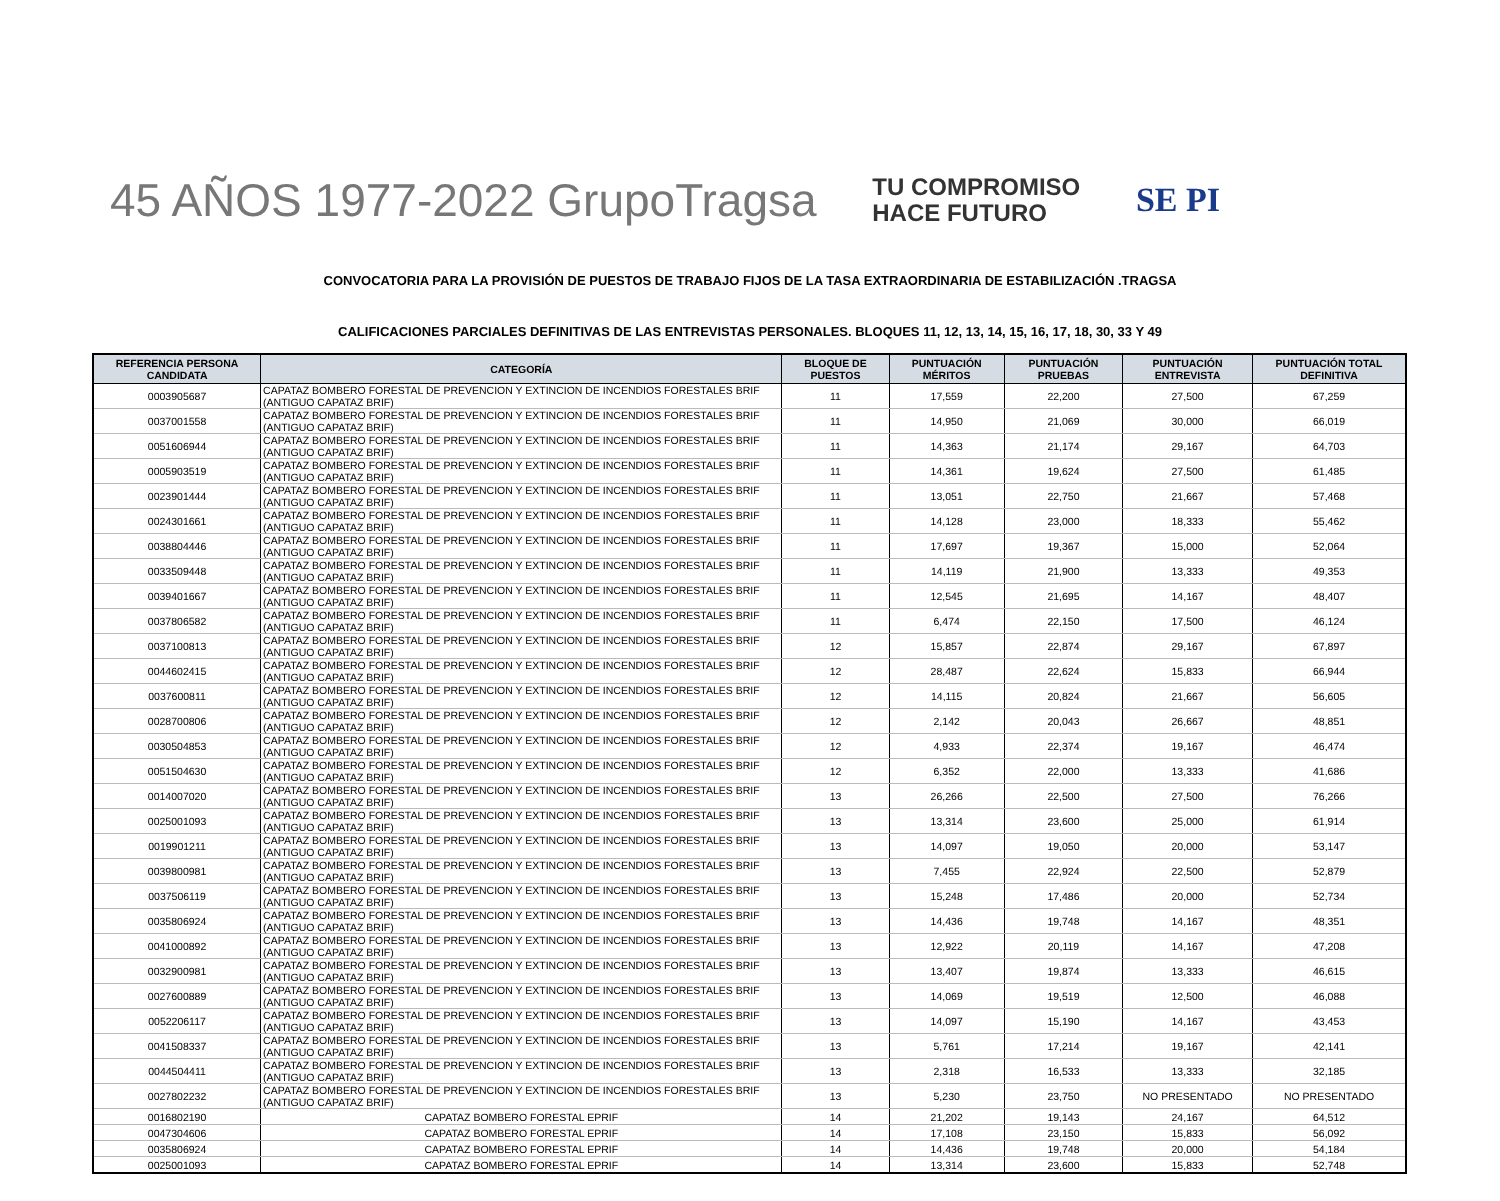45 AÑOS 1977-2022 GrupoTragsa
TU COMPROMISO
HACE FUTURO
SE PI
CONVOCATORIA PARA LA PROVISIÓN DE PUESTOS DE TRABAJO FIJOS DE LA TASA EXTRAORDINARIA DE ESTABILIZACIÓN .TRAGSA
CALIFICACIONES PARCIALES DEFINITIVAS DE LAS ENTREVISTAS PERSONALES. BLOQUES 11, 12, 13, 14, 15, 16, 17, 18, 30, 33 Y 49
| REFERENCIA PERSONA CANDIDATA | CATEGORÍA | BLOQUE DE PUESTOS | PUNTUACIÓN MÉRITOS | PUNTUACIÓN PRUEBAS | PUNTUACIÓN ENTREVISTA | PUNTUACIÓN TOTAL DEFINITIVA |
| --- | --- | --- | --- | --- | --- | --- |
| 0003905687 | CAPATAZ BOMBERO FORESTAL DE PREVENCION Y EXTINCION DE INCENDIOS FORESTALES BRIF (ANTIGUO CAPATAZ BRIF) | 11 | 17,559 | 22,200 | 27,500 | 67,259 |
| 0037001558 | CAPATAZ BOMBERO FORESTAL DE PREVENCION Y EXTINCION DE INCENDIOS FORESTALES BRIF (ANTIGUO CAPATAZ BRIF) | 11 | 14,950 | 21,069 | 30,000 | 66,019 |
| 0051606944 | CAPATAZ BOMBERO FORESTAL DE PREVENCION Y EXTINCION DE INCENDIOS FORESTALES BRIF (ANTIGUO CAPATAZ BRIF) | 11 | 14,363 | 21,174 | 29,167 | 64,703 |
| 0005903519 | CAPATAZ BOMBERO FORESTAL DE PREVENCION Y EXTINCION DE INCENDIOS FORESTALES BRIF (ANTIGUO CAPATAZ BRIF) | 11 | 14,361 | 19,624 | 27,500 | 61,485 |
| 0023901444 | CAPATAZ BOMBERO FORESTAL DE PREVENCION Y EXTINCION DE INCENDIOS FORESTALES BRIF (ANTIGUO CAPATAZ BRIF) | 11 | 13,051 | 22,750 | 21,667 | 57,468 |
| 0024301661 | CAPATAZ BOMBERO FORESTAL DE PREVENCION Y EXTINCION DE INCENDIOS FORESTALES BRIF (ANTIGUO CAPATAZ BRIF) | 11 | 14,128 | 23,000 | 18,333 | 55,462 |
| 0038804446 | CAPATAZ BOMBERO FORESTAL DE PREVENCION Y EXTINCION DE INCENDIOS FORESTALES BRIF (ANTIGUO CAPATAZ BRIF) | 11 | 17,697 | 19,367 | 15,000 | 52,064 |
| 0033509448 | CAPATAZ BOMBERO FORESTAL DE PREVENCION Y EXTINCION DE INCENDIOS FORESTALES BRIF (ANTIGUO CAPATAZ BRIF) | 11 | 14,119 | 21,900 | 13,333 | 49,353 |
| 0039401667 | CAPATAZ BOMBERO FORESTAL DE PREVENCION Y EXTINCION DE INCENDIOS FORESTALES BRIF (ANTIGUO CAPATAZ BRIF) | 11 | 12,545 | 21,695 | 14,167 | 48,407 |
| 0037806582 | CAPATAZ BOMBERO FORESTAL DE PREVENCION Y EXTINCION DE INCENDIOS FORESTALES BRIF (ANTIGUO CAPATAZ BRIF) | 11 | 6,474 | 22,150 | 17,500 | 46,124 |
| 0037100813 | CAPATAZ BOMBERO FORESTAL DE PREVENCION Y EXTINCION DE INCENDIOS FORESTALES BRIF (ANTIGUO CAPATAZ BRIF) | 12 | 15,857 | 22,874 | 29,167 | 67,897 |
| 0044602415 | CAPATAZ BOMBERO FORESTAL DE PREVENCION Y EXTINCION DE INCENDIOS FORESTALES BRIF (ANTIGUO CAPATAZ BRIF) | 12 | 28,487 | 22,624 | 15,833 | 66,944 |
| 0037600811 | CAPATAZ BOMBERO FORESTAL DE PREVENCION Y EXTINCION DE INCENDIOS FORESTALES BRIF (ANTIGUO CAPATAZ BRIF) | 12 | 14,115 | 20,824 | 21,667 | 56,605 |
| 0028700806 | CAPATAZ BOMBERO FORESTAL DE PREVENCION Y EXTINCION DE INCENDIOS FORESTALES BRIF (ANTIGUO CAPATAZ BRIF) | 12 | 2,142 | 20,043 | 26,667 | 48,851 |
| 0030504853 | CAPATAZ BOMBERO FORESTAL DE PREVENCION Y EXTINCION DE INCENDIOS FORESTALES BRIF (ANTIGUO CAPATAZ BRIF) | 12 | 4,933 | 22,374 | 19,167 | 46,474 |
| 0051504630 | CAPATAZ BOMBERO FORESTAL DE PREVENCION Y EXTINCION DE INCENDIOS FORESTALES BRIF (ANTIGUO CAPATAZ BRIF) | 12 | 6,352 | 22,000 | 13,333 | 41,686 |
| 0014007020 | CAPATAZ BOMBERO FORESTAL DE PREVENCION Y EXTINCION DE INCENDIOS FORESTALES BRIF (ANTIGUO CAPATAZ BRIF) | 13 | 26,266 | 22,500 | 27,500 | 76,266 |
| 0025001093 | CAPATAZ BOMBERO FORESTAL DE PREVENCION Y EXTINCION DE INCENDIOS FORESTALES BRIF (ANTIGUO CAPATAZ BRIF) | 13 | 13,314 | 23,600 | 25,000 | 61,914 |
| 0019901211 | CAPATAZ BOMBERO FORESTAL DE PREVENCION Y EXTINCION DE INCENDIOS FORESTALES BRIF (ANTIGUO CAPATAZ BRIF) | 13 | 14,097 | 19,050 | 20,000 | 53,147 |
| 0039800981 | CAPATAZ BOMBERO FORESTAL DE PREVENCION Y EXTINCION DE INCENDIOS FORESTALES BRIF (ANTIGUO CAPATAZ BRIF) | 13 | 7,455 | 22,924 | 22,500 | 52,879 |
| 0037506119 | CAPATAZ BOMBERO FORESTAL DE PREVENCION Y EXTINCION DE INCENDIOS FORESTALES BRIF (ANTIGUO CAPATAZ BRIF) | 13 | 15,248 | 17,486 | 20,000 | 52,734 |
| 0035806924 | CAPATAZ BOMBERO FORESTAL DE PREVENCION Y EXTINCION DE INCENDIOS FORESTALES BRIF (ANTIGUO CAPATAZ BRIF) | 13 | 14,436 | 19,748 | 14,167 | 48,351 |
| 0041000892 | CAPATAZ BOMBERO FORESTAL DE PREVENCION Y EXTINCION DE INCENDIOS FORESTALES BRIF (ANTIGUO CAPATAZ BRIF) | 13 | 12,922 | 20,119 | 14,167 | 47,208 |
| 0032900981 | CAPATAZ BOMBERO FORESTAL DE PREVENCION Y EXTINCION DE INCENDIOS FORESTALES BRIF (ANTIGUO CAPATAZ BRIF) | 13 | 13,407 | 19,874 | 13,333 | 46,615 |
| 0027600889 | CAPATAZ BOMBERO FORESTAL DE PREVENCION Y EXTINCION DE INCENDIOS FORESTALES BRIF (ANTIGUO CAPATAZ BRIF) | 13 | 14,069 | 19,519 | 12,500 | 46,088 |
| 0052206117 | CAPATAZ BOMBERO FORESTAL DE PREVENCION Y EXTINCION DE INCENDIOS FORESTALES BRIF (ANTIGUO CAPATAZ BRIF) | 13 | 14,097 | 15,190 | 14,167 | 43,453 |
| 0041508337 | CAPATAZ BOMBERO FORESTAL DE PREVENCION Y EXTINCION DE INCENDIOS FORESTALES BRIF (ANTIGUO CAPATAZ BRIF) | 13 | 5,761 | 17,214 | 19,167 | 42,141 |
| 0044504411 | CAPATAZ BOMBERO FORESTAL DE PREVENCION Y EXTINCION DE INCENDIOS FORESTALES BRIF (ANTIGUO CAPATAZ BRIF) | 13 | 2,318 | 16,533 | 13,333 | 32,185 |
| 0027802232 | CAPATAZ BOMBERO FORESTAL DE PREVENCION Y EXTINCION DE INCENDIOS FORESTALES BRIF (ANTIGUO CAPATAZ BRIF) | 13 | 5,230 | 23,750 | NO PRESENTADO | NO PRESENTADO |
| 0016802190 | CAPATAZ BOMBERO FORESTAL EPRIF | 14 | 21,202 | 19,143 | 24,167 | 64,512 |
| 0047304606 | CAPATAZ BOMBERO FORESTAL EPRIF | 14 | 17,108 | 23,150 | 15,833 | 56,092 |
| 0035806924 | CAPATAZ BOMBERO FORESTAL EPRIF | 14 | 14,436 | 19,748 | 20,000 | 54,184 |
| 0025001093 | CAPATAZ BOMBERO FORESTAL EPRIF | 14 | 13,314 | 23,600 | 15,833 | 52,748 |